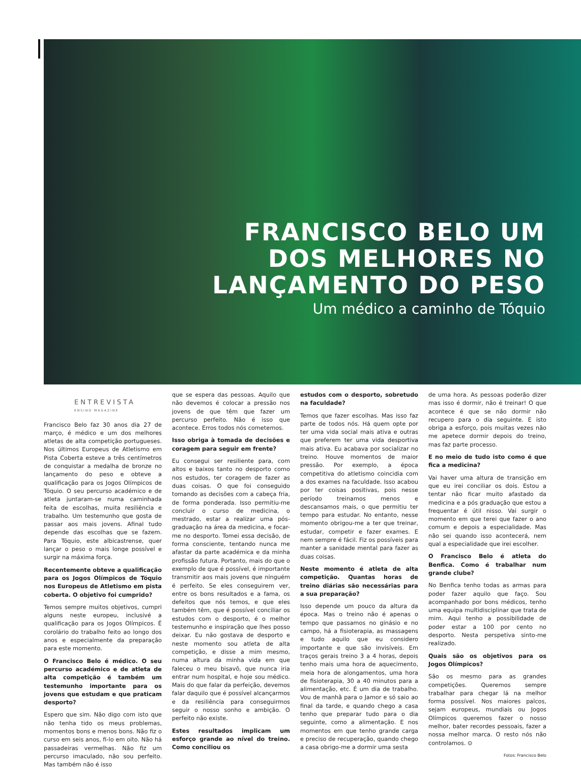FRANCISCO BELO UM
DOS MELHORES NO
LANÇAMENTO DO PESO
Um médico a caminho de Tóquio
ENTREVISTA
ENSINO MAGAZINE
Francisco Belo faz 30 anos dia 27 de março, é médico e um dos melhores atletas de alta competição portugueses. Nos últimos Europeus de Atletismo em Pista Coberta esteve a três centímetros de conquistar a medalha de bronze no lançamento do peso e obteve a qualificação para os Jogos Olímpicos de Tóquio. O seu percurso académico e de atleta juntaram-se numa caminhada feita de escolhas, muita resiliência e trabalho. Um testemunho que gosta de passar aos mais jovens. Afinal tudo depende das escolhas que se fazem. Para Tóquio, este albicastrense, quer lançar o peso o mais longe possível e surgir na máxima força.
Recentemente obteve a qualificação para os Jogos Olímpicos de Tóquio nos Europeus de Atletismo em pista coberta. O objetivo foi cumprido?
Temos sempre muitos objetivos, cumpri alguns neste europeu, inclusivé a qualificação para os Jogos Olímpicos. É corolário do trabalho feito ao longo dos anos e especialmente da preparação para este momento.
O Francisco Belo é médico. O seu percurso académico e de atleta de alta competição é também um testemunho importante para os jovens que estudam e que praticam desporto?
Espero que sim. Não digo com isto que não tenha tido os meus problemas, momentos bons e menos bons. Não fiz o curso em seis anos, fi-lo em oito. Não há passadeiras vermelhas. Não fiz um percurso imaculado, não sou perfeito. Mas também não é isso
que se espera das pessoas. Aquilo que não devemos é colocar a pressão nos jovens de que têm que fazer um percurso perfeito. Não é isso que acontece. Erros todos nós cometemos.
Isso obriga à tomada de decisões e coragem para seguir em frente?
Eu consegui ser resiliente para, com altos e baixos tanto no desporto como nos estudos, ter coragem de fazer as duas coisas. O que foi conseguido tomando as decisões com a cabeça fria, de forma ponderada. Isso permitiu-me concluir o curso de medicina, o mestrado, estar a realizar uma pós-graduação na área da medicina, e focar-me no desporto. Tomei essa decisão, de forma consciente, tentando nunca me afastar da parte académica e da minha profissão futura. Portanto, mais do que o exemplo de que é possível, é importante transmitir aos mais jovens que ninguém é perfeito. Se eles conseguirem ver, entre os bons resultados e a fama, os defeitos que nós temos, e que eles também têm, que é possível conciliar os estudos com o desporto, é o melhor testemunho e inspiração que lhes posso deixar. Eu não gostava de desporto e neste momento sou atleta de alta competição, e disse a mim mesmo, numa altura da minha vida em que faleceu o meu bisavô, que nunca iria entrar num hospital, e hoje sou médico. Mais do que falar da perfeição, devemos falar daquilo que é possível alcançarmos e da resiliência para conseguirmos seguir o nosso sonho e ambição. O perfeito não existe.
Estes resultados implicam um esforço grande ao nível do treino. Como conciliou os
estudos com o desporto, sobretudo na faculdade?
Temos que fazer escolhas. Mas isso faz parte de todos nós. Há quem opte por ter uma vida social mais ativa e outras que preferem ter uma vida desportiva mais ativa. Eu acabava por socializar no treino. Houve momentos de maior pressão. Por exemplo, a época competitiva do atletismo coincidia com a dos exames na faculdade. Isso acabou por ter coisas positivas, pois nesse período treinamos menos e descansamos mais, o que permitiu ter tempo para estudar. No entanto, nesse momento obrigou-me a ter que treinar, estudar, competir e fazer exames. E nem sempre é fácil. Fiz os possíveis para manter a sanidade mental para fazer as duas coisas.
Neste momento é atleta de alta competição. Quantas horas de treino diárias são necessárias para a sua preparação?
Isso depende um pouco da altura da época. Mas o treino não é apenas o tempo que passamos no ginásio e no campo, há a fisioterapia, as massagens e tudo aquilo que eu considero importante e que são invisíveis. Em traços gerais treino 3 a 4 horas, depois tenho mais uma hora de aquecimento, meia hora de alongamentos, uma hora de fisioterapia, 30 a 40 minutos para a alimentação, etc. É um dia de trabalho. Vou de manhã para o Jamor e só saio ao final da tarde, e quando chego a casa tenho que preparar tudo para o dia seguinte, como a alimentação. E nos momentos em que tenho grande carga e preciso de recuperação, quando chego a casa obrigo-me a dormir uma sesta
de uma hora. As pessoas poderão dizer mas isso é dormir, não é treinar! O que acontece é que se não dormir não recupero para o dia seguinte. E isto obriga a esforço, pois muitas vezes não me apetece dormir depois do treino, mas faz parte processo.
E no meio de tudo isto como é que fica a medicina?
Vai haver uma altura de transição em que eu irei conciliar os dois. Estou a tentar não ficar muito afastado da medicina e a pós graduação que estou a frequentar é útil nisso. Vai surgir o momento em que terei que fazer o ano comum e depois a especialidade. Mas não sei quando isso acontecerá, nem qual a especialidade que irei escolher.
O Francisco Belo é atleta do Benfica. Como é trabalhar num grande clube?
No Benfica tenho todas as armas para poder fazer aquilo que faço. Sou acompanhado por bons médicos, tenho uma equipa multidisciplinar que trata de mim. Aqui tenho a possibilidade de poder estar a 100 por cento no desporto. Nesta perspetiva sinto-me realizado.
Quais são os objetivos para os Jogos Olímpicos?
São os mesmo para as grandes competições. Queremos sempre trabalhar para chegar lá na melhor forma possível. Nos maiores palcos, sejam europeus, mundiais ou Jogos Olímpicos queremos fazer o nosso melhor, bater recordes pessoais, fazer a nossa melhor marca. O resto nós não controlamos. ⊙
Fotos: Francisco Belo